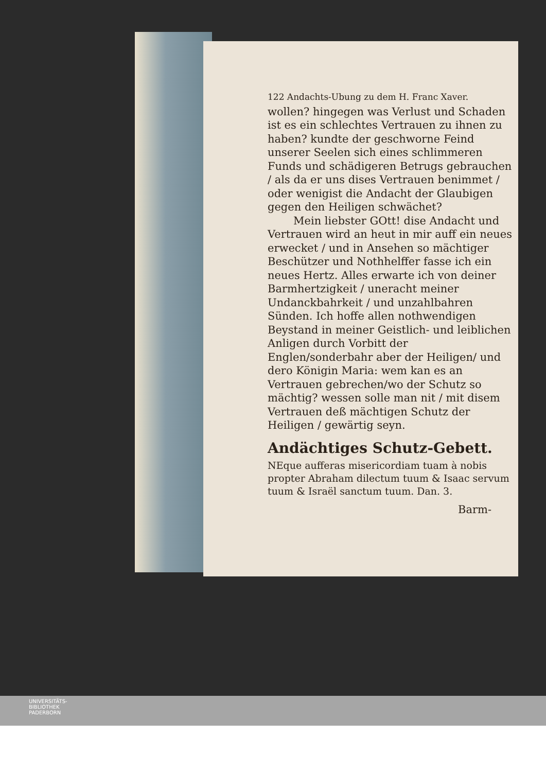122 Andachts-Ubung zu dem H. Franc Xaver.
wollen? hingegen was Verlust und Schaden ist es ein schlechtes Vertrauen zu ihnen zu haben? kundte der geschworne Feind unserer Seelen sich eines schlimmeren Funds und schädigeren Betrugs gebrauchen / als da er uns dises Vertrauen benimmet / oder wenigist die Andacht der Glaubigen gegen den Heiligen schwächet?
Mein liebster GOtt! dise Andacht und Vertrauen wird an heut in mir auff ein neues erwecket / und in Ansehen so mächtiger Beschützer und Nothhelffer fasse ich ein neues Hertz. Alles erwarte ich von deiner Barmhertzigkeit / uneracht meiner Undanckbahrkeit / und unzahlbahren Sünden. Ich hoffe allen nothwendigen Beystand in meiner Geistlich- und leiblichen Anligen durch Vorbitt der Englen/sonderbahr aber der Heiligen/ und dero Königin Maria: wem kan es an Vertrauen gebrechen/wo der Schutz so mächtig? wessen solle man nit / mit disem Vertrauen deß mächtigen Schutz der Heiligen / gewärtig seyn.
Andächtiges Schutz-Gebett.
NEque aufferas misericordiam tuam à nobis propter Abraham dilectum tuum & Isaac servum tuum & Israël sanctum tuum. Dan. 3.
Barm-
UNIVERSITÄTS-
BIBLIOTHEK
PADERBORN